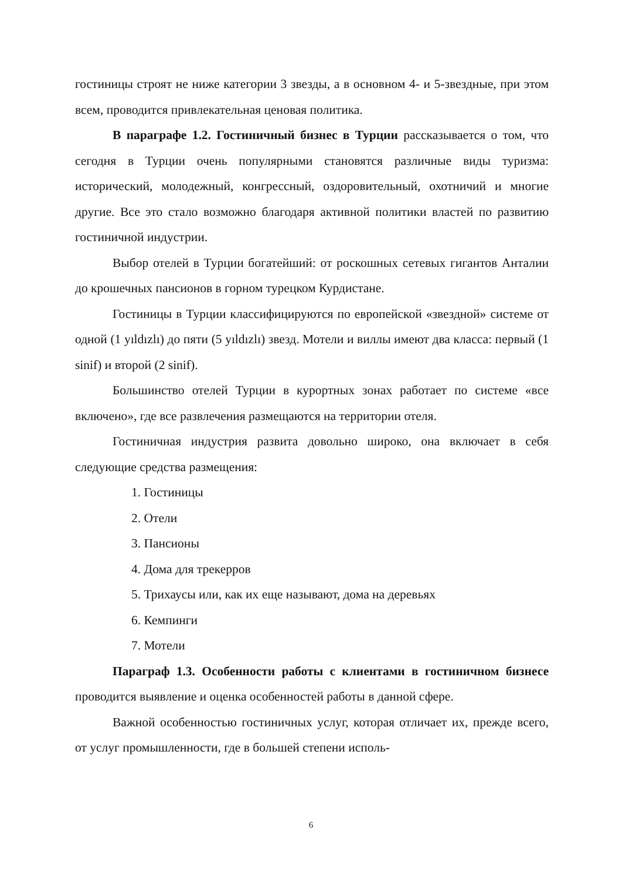гостиницы строят не ниже категории 3 звезды, а в основном 4- и 5-звездные, при этом всем, проводится привлекательная ценовая политика.
В параграфе 1.2. Гостиничный бизнес в Турции рассказывается о том, что сегодня в Турции очень популярными становятся различные виды туризма: исторический, молодежный, конгрессный, оздоровительный, охотничий и многие другие. Все это стало возможно благодаря активной политики властей по развитию гостиничной индустрии.
Выбор отелей в Турции богатейший: от роскошных сетевых гигантов Анталии до крошечных пансионов в горном турецком Курдистане.
Гостиницы в Турции классифицируются по европейской «звездной» системе от одной (1 yıldızlı) до пяти (5 yıldızlı) звезд. Мотели и виллы имеют два класса: первый (1 sinif) и второй (2 sinif).
Большинство отелей Турции в курортных зонах работает по системе «все включено», где все развлечения размещаются на территории отеля.
Гостиничная индустрия развита довольно широко, она включает в себя следующие средства размещения:
1. Гостиницы
2. Отели
3. Пансионы
4. Дома для трекерров
5. Трихаусы или, как их еще называют, дома на деревьях
6. Кемпинги
7. Мотели
Параграф 1.3. Особенности работы с клиентами в гостиничном бизнесе проводится выявление и оценка особенностей работы в данной сфере.
Важной особенностью гостиничных услуг, которая отличает их, прежде всего, от услуг промышленности, где в большей степени исполь-
6